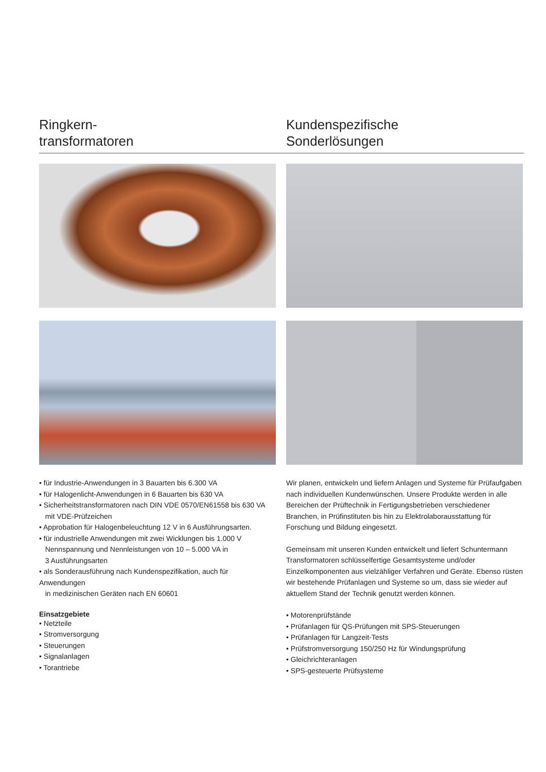Ringkern-
transformatoren
Kundenspezifische
Sonderlösungen
• für Industrie-Anwendungen in 3 Bauarten bis 6.300 VA
• für Halogenlicht-Anwendungen in 6 Bauarten bis 630 VA
• Sicherheitstransformatoren nach DIN VDE 0570/EN61558 bis 630 VA
mit VDE-Prüfzeichen
• Approbation für Halogenbeleuchtung 12 V in 6 Ausführungsarten.
• für industrielle Anwendungen mit zwei Wicklungen bis 1.000 V
Nennspannung und Nennleistungen von 10 – 5.000 VA in
3 Ausführungsarten
• als Sonderausführung nach Kundenspezifikation, auch für Anwendungen
in medizinischen Geräten nach EN 60601
Einsatzgebiete
• Netzteile
• Stromversorgung
• Steuerungen
• Signalanlagen
• Torantriebe
Wir planen, entwickeln und liefern Anlagen und Systeme für Prüfaufgaben nach individuellen Kundenwünschen. Unsere Produkte werden in alle Bereichen der Prüftechnik in Fertigungsbetrieben verschiedener Branchen, in Prüfinstituten bis hin zu Elektrolaborausstattung für Forschung und Bildung eingesetzt.
Gemeinsam mit unseren Kunden entwickelt und liefert Schuntermann Transformatoren schlüsselfertige Gesamtsysteme und/oder Einzelkomponenten aus vielzähliger Verfahren und Geräte. Ebenso rüsten wir bestehende Prüfanlagen und Systeme so um, dass sie wieder auf aktuellem Stand der Technik genutzt werden können.
• Motorenprüfstände
• Prüfanlagen für QS-Prüfungen mit SPS-Steuerungen
• Prüfanlagen für Langzeit-Tests
• Prüfstromversorgung 150/250 Hz für Windungsprüfung
• Gleichrichteranlagen
• SPS-gesteuerte Prüfsysteme